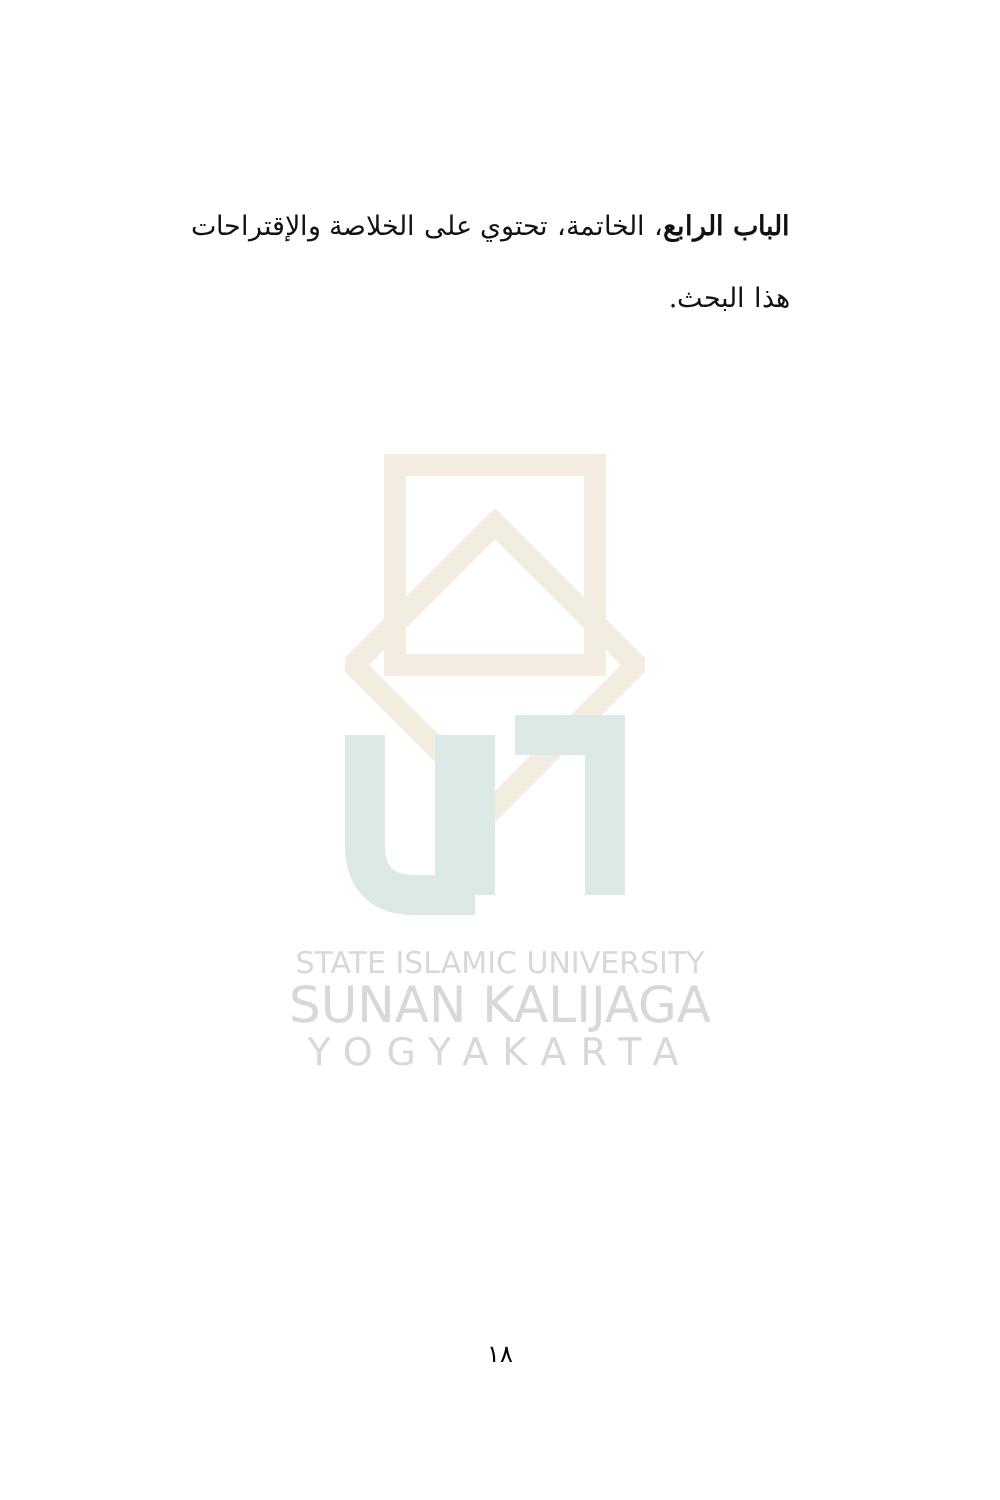الباب الرابع، الخاتمة، تحتوي على الخلاصة والإقتراحات هذا البحث.
STATE ISLAMIC UNIVERSITY
SUNAN KALIJAGA
YOGYAKARTA
١٨